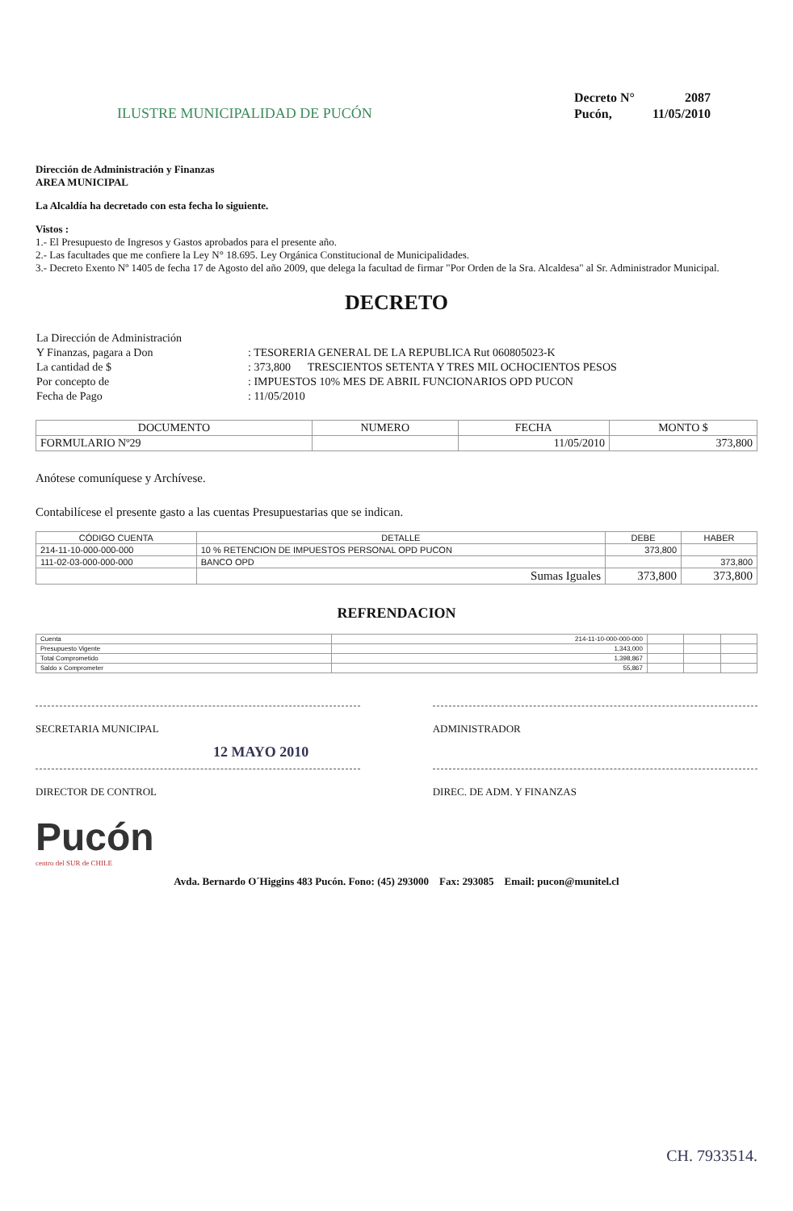ILUSTRE MUNICIPALIDAD DE PUCÓN
| Decreto N° | 2087 |
| Pucón, | 11/05/2010 |
Dirección de Administración y Finanzas
AREA MUNICIPAL
La Alcaldía ha decretado con esta fecha lo siguiente.
Vistos :
1.- El Presupuesto de Ingresos y Gastos aprobados para el presente año.
2.- Las facultades que me confiere la Ley N° 18.695. Ley Orgánica Constitucional de Municipalidades.
3.- Decreto Exento Nº 1405 de fecha 17 de Agosto del año 2009, que delega la facultad de firmar "Por Orden de la Sra. Alcaldesa" al Sr. Administrador Municipal.
DECRETO
| La Dirección de Administración | |
| Y Finanzas, pagara a Don | : TESORERIA GENERAL DE LA REPUBLICA Rut 060805023-K |
| La cantidad de $ | : 373,800 TRESCIENTOS SETENTA Y TRES MIL OCHOCIENTOS PESOS |
| Por concepto de | : IMPUESTOS 10% MES DE ABRIL FUNCIONARIOS OPD PUCON |
| Fecha de Pago | : 11/05/2010 |
| DOCUMENTO | NUMERO | FECHA | MONTO $ |
| --- | --- | --- | --- |
| FORMULARIO Nº29 | | 11/05/2010 | 373,800 |
Anótese comuníquese y Archívese.
Contabilícese el presente gasto a las cuentas Presupuestarias que se indican.
| CÓDIGO CUENTA | DETALLE | DEBE | HABER |
| --- | --- | --- | --- |
| 214-11-10-000-000-000 | 10 % RETENCION DE IMPUESTOS PERSONAL OPD PUCON | 373,800 | |
| 111-02-03-000-000-000 | BANCO OPD | | 373,800 |
| | Sumas Iguales | 373,800 | 373,800 |
REFRENDACION
| Cuenta | 214-11-10-000-000-000 | | | |
| Presupuesto Vigente | 1,343,000 | | | |
| Total Comprometido | 1,398,867 | | | |
| Saldo x Comprometer | 55,867 | | | |
SECRETARIA MUNICIPAL ADMINISTRADOR
12 MAYO 2010
DIRECTOR DE CONTROL DIREC. DE ADM. Y FINANZAS
Pucón
centro del SUR de CHILE
Avda. Bernardo O´Higgins 483 Pucón. Fono: (45) 293000 Fax: 293085 Email: pucon@munitel.cl
CH. 7933514.